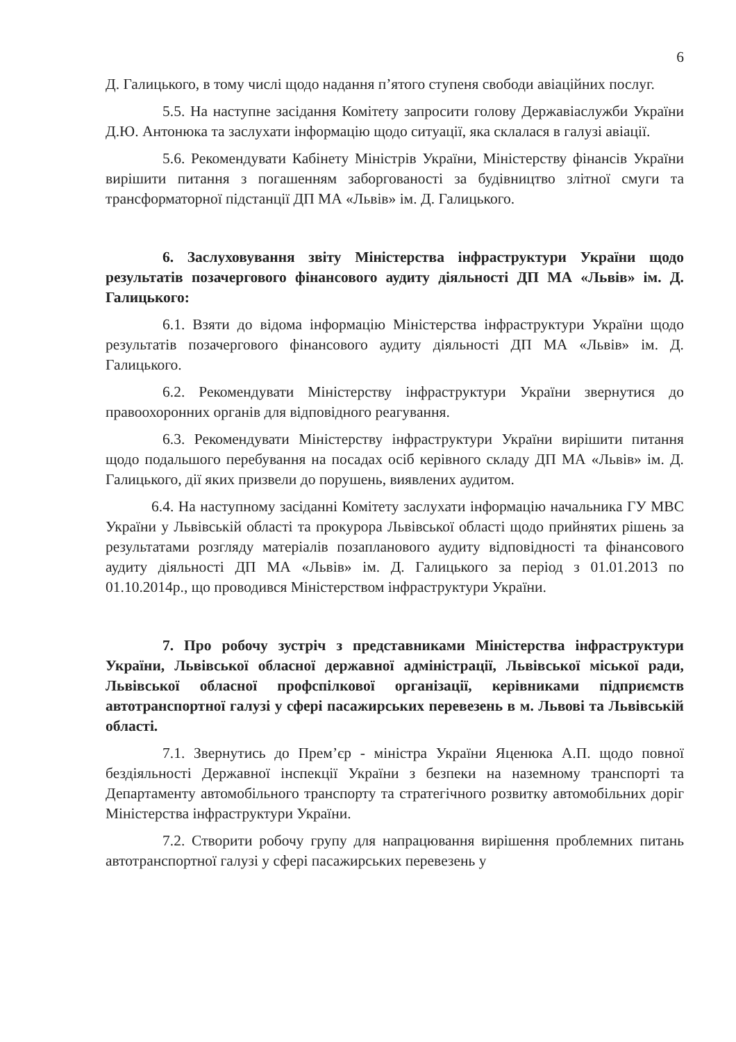6
Д. Галицького, в тому числі щодо надання п’ятого ступеня свободи авіаційних послуг.
5.5. На наступне засідання Комітету запросити голову Державіаслужби України Д.Ю. Антонюка та заслухати інформацію щодо ситуації, яка склалася в галузі авіації.
5.6. Рекомендувати Кабінету Міністрів України, Міністерству фінансів України вирішити питання з погашенням заборгованості за будівництво злітної смуги та трансформаторної підстанції ДП МА «Львів» ім. Д. Галицького.
6. Заслуховування звіту Міністерства інфраструктури України щодо результатів позачергового фінансового аудиту діяльності ДП МА «Львів» ім. Д. Галицького:
6.1. Взяти до відома інформацію Міністерства інфраструктури України щодо результатів позачергового фінансового аудиту діяльності ДП МА «Львів» ім. Д. Галицького.
6.2. Рекомендувати Міністерству інфраструктури України звернутися до правоохоронних органів для відповідного реагування.
6.3. Рекомендувати Міністерству інфраструктури України вирішити питання щодо подальшого перебування на посадах осіб керівного складу ДП МА «Львів» ім. Д. Галицького, дії яких призвели до порушень, виявлених аудитом.
6.4. На наступному засіданні Комітету заслухати інформацію начальника ГУ МВС України у Львівській області та прокурора Львівської області щодо прийнятих рішень за результатами розгляду матеріалів позапланового аудиту відповідності та фінансового аудиту діяльності ДП МА «Львів» ім. Д. Галицького за період з 01.01.2013 по 01.10.2014р., що проводився Міністерством інфраструктури України.
7. Про робочу зустріч з представниками Міністерства інфраструктури України, Львівської обласної державної адміністрації, Львівської міської ради, Львівської обласної профспілкової організації, керівниками підприємств автотранспортної галузі у сфері пасажирських перевезень в м. Львові та Львівській області.
7.1. Звернутись до Прем’єр - міністра України Яценюка А.П. щодо повної бездіяльності Державної інспекції України з безпеки на наземному транспорті та Департаменту автомобільного транспорту та стратегічного розвитку автомобільних доріг Міністерства інфраструктури України.
7.2. Створити робочу групу для напрацювання вирішення проблемних питань автотранспортної галузі у сфері пасажирських перевезень у